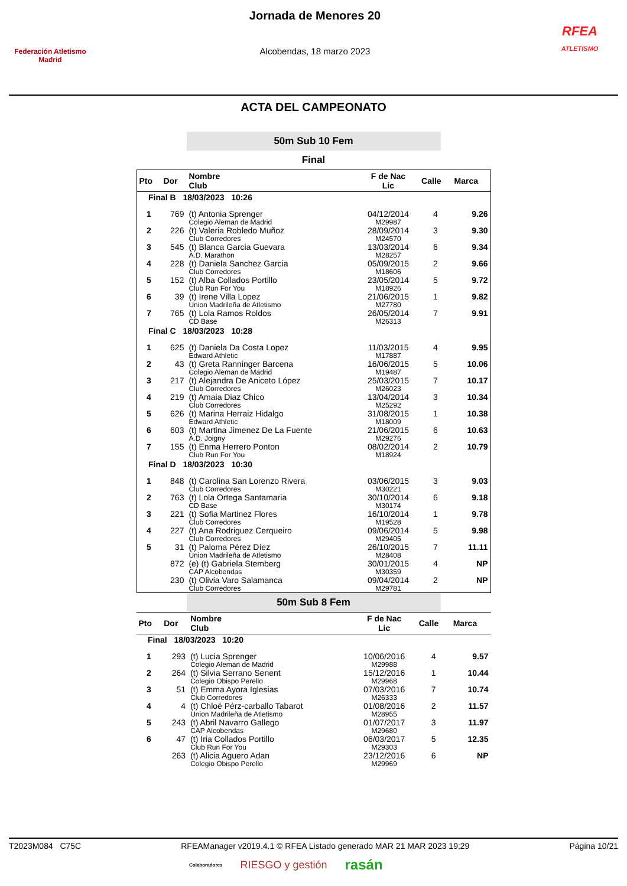Federación Atletismo
Madrid
Jornada de Menores 20
Alcobendas, 18 marzo 2023
RFEA
ATLETISMO
ACTA DEL CAMPEONATO
50m Sub 10 Fem
Final
| Pto | Dor | Nombre Club | F de Nac Lic | Calle | Marca |
| --- | --- | --- | --- | --- | --- |
| Final B 18/03/2023 10:26 | | | | | |
| 1 | 769 | (t) Antonia Sprenger | 04/12/2014 | 4 | 9.26 |
| | | Colegio Aleman de Madrid | M29987 | | |
| 2 | 226 | (t) Valeria Robledo Muñoz | 28/09/2014 | 3 | 9.30 |
| | | Club Corredores | M24570 | | |
| 3 | 545 | (t) Blanca Garcia Guevara | 13/03/2014 | 6 | 9.34 |
| | | A.D. Marathon | M28257 | | |
| 4 | 228 | (t) Daniela Sanchez Garcia | 05/09/2015 | 2 | 9.66 |
| | | Club Corredores | M18606 | | |
| 5 | 152 | (t) Alba Collados Portillo | 23/05/2014 | 5 | 9.72 |
| | | Club Run For You | M18926 | | |
| 6 | 39 | (t) Irene Villa Lopez | 21/06/2015 | 1 | 9.82 |
| | | Union Madrileña de Atletismo | M27780 | | |
| 7 | 765 | (t) Lola Ramos Roldos | 26/05/2014 | 7 | 9.91 |
| | | CD Base | M26313 | | |
| Final C 18/03/2023 10:28 | | | | | |
| 1 | 625 | (t) Daniela Da Costa Lopez | 11/03/2015 | 4 | 9.95 |
| | | Edward Athletic | M17887 | | |
| 2 | 43 | (t) Greta Ranninger Barcena | 16/06/2015 | 5 | 10.06 |
| | | Colegio Aleman de Madrid | M19487 | | |
| 3 | 217 | (t) Alejandra De Aniceto López | 25/03/2015 | 7 | 10.17 |
| | | Club Corredores | M26023 | | |
| 4 | 219 | (t) Amaia Diaz Chico | 13/04/2014 | 3 | 10.34 |
| | | Club Corredores | M25292 | | |
| 5 | 626 | (t) Marina Herraiz Hidalgo | 31/08/2015 | 1 | 10.38 |
| | | Edward Athletic | M18009 | | |
| 6 | 603 | (t) Martina Jimenez De La Fuente | 21/06/2015 | 6 | 10.63 |
| | | A.D. Joigny | M29276 | | |
| 7 | 155 | (t) Enma Herrero Ponton | 08/02/2014 | 2 | 10.79 |
| | | Club Run For You | M18924 | | |
| Final D 18/03/2023 10:30 | | | | | |
| 1 | 848 | (t) Carolina San Lorenzo Rivera | 03/06/2015 | 3 | 9.03 |
| | | Club Corredores | M30221 | | |
| 2 | 763 | (t) Lola Ortega Santamaria | 30/10/2014 | 6 | 9.18 |
| | | CD Base | M30174 | | |
| 3 | 221 | (t) Sofia Martinez Flores | 16/10/2014 | 1 | 9.78 |
| | | Club Corredores | M19528 | | |
| 4 | 227 | (t) Ana Rodriguez Cerqueiro | 09/06/2014 | 5 | 9.98 |
| | | Club Corredores | M29405 | | |
| 5 | 31 | (t) Paloma Pérez Díez | 26/10/2015 | 7 | 11.11 |
| | | Union Madrileña de Atletismo | M28408 | | |
| | 872 | (e) (t) Gabriela Stemberg | 30/01/2015 | 4 | NP |
| | | CAP Alcobendas | M30359 | | |
| | 230 | (t) Olivia Varo Salamanca | 09/04/2014 | 2 | NP |
| | | Club Corredores | M29781 | | |
50m Sub 8 Fem
| Pto | Dor | Nombre Club | F de Nac Lic | Calle | Marca |
| --- | --- | --- | --- | --- | --- |
| Final 18/03/2023 10:20 | | | | | |
| 1 | 293 | (t) Lucia Sprenger | 10/06/2016 | 4 | 9.57 |
| | | Colegio Aleman de Madrid | M29988 | | |
| 2 | 264 | (t) Silvia Serrano Senent | 15/12/2016 | 1 | 10.44 |
| | | Colegio Obispo Perello | M29968 | | |
| 3 | 51 | (t) Emma Ayora Iglesias | 07/03/2016 | 7 | 10.74 |
| | | Club Corredores | M26333 | | |
| 4 | 4 | (t) Chloé Pérz-carballo Tabarot | 01/08/2016 | 2 | 11.57 |
| | | Union Madrileña de Atletismo | M28955 | | |
| 5 | 243 | (t) Abril Navarro Gallego | 01/07/2017 | 3 | 11.97 |
| | | CAP Alcobendas | M29680 | | |
| 6 | 47 | (t) Iria Collados Portillo | 06/03/2017 | 5 | 12.35 |
| | | Club Run For You | M29303 | | |
| | 263 | (t) Alicia Aguero Adan | 23/12/2016 | 6 | NP |
| | | Colegio Obispo Perello | M29969 | | |
T2023M084 C75C RFEAManager v2019.4.1 © RFEA Listado generado MAR 21 MAR 2023 19:29 Página 10/21
Colaboradores RIESGO y gestión rasán